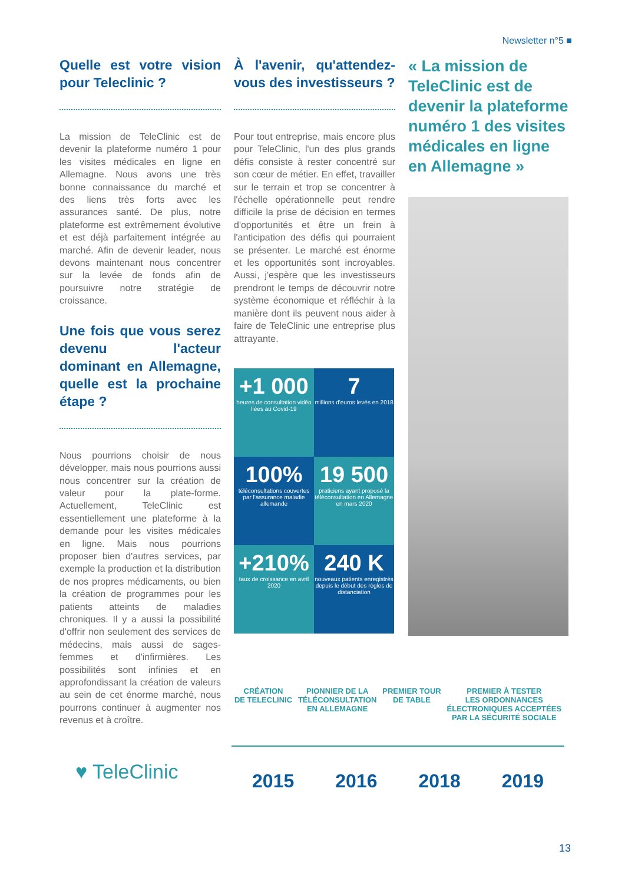Newsletter n°5 ■
Quelle est votre vision pour Teleclinic ?
La mission de TeleClinic est de devenir la plateforme numéro 1 pour les visites médicales en ligne en Allemagne. Nous avons une très bonne connaissance du marché et des liens très forts avec les assurances santé. De plus, notre plateforme est extrêmement évolutive et est déjà parfaitement intégrée au marché. Afin de devenir leader, nous devons maintenant nous concentrer sur la levée de fonds afin de poursuivre notre stratégie de croissance.
Une fois que vous serez devenu l'acteur dominant en Allemagne, quelle est la prochaine étape ?
Nous pourrions choisir de nous développer, mais nous pourrions aussi nous concentrer sur la création de valeur pour la plate-forme. Actuellement, TeleClinic est essentiellement une plateforme à la demande pour les visites médicales en ligne. Mais nous pourrions proposer bien d'autres services, par exemple la production et la distribution de nos propres médicaments, ou bien la création de programmes pour les patients atteints de maladies chroniques. Il y a aussi la possibilité d'offrir non seulement des services de médecins, mais aussi de sages-femmes et d'infirmières. Les possibilités sont infinies et en approfondissant la création de valeurs au sein de cet énorme marché, nous pourrons continuer à augmenter nos revenus et à croître.
À l'avenir, qu'attendez-vous des investisseurs ?
Pour tout entreprise, mais encore plus pour TeleClinic, l'un des plus grands défis consiste à rester concentré sur son cœur de métier. En effet, travailler sur le terrain et trop se concentrer à l'échelle opérationnelle peut rendre difficile la prise de décision en termes d'opportunités et être un frein à l'anticipation des défis qui pourraient se présenter. Le marché est énorme et les opportunités sont incroyables. Aussi, j'espère que les investisseurs prendront le temps de découvrir notre système économique et réfléchir à la manière dont ils peuvent nous aider à faire de TeleClinic une entreprise plus attrayante.
+1 000
heures de consultation vidéo liées au Covid-19
7
millions d'euros levés en 2018
100%
téléconsultations couvertes par l'assurance maladie allemande
19 500
praticiens ayant proposé la téléconsultation en Allemagne en mars 2020
+210%
taux de croissance en avril 2020
240 K
nouveaux patients enregistrés depuis le début des règles de distanciation
« La mission de TeleClinic est de devenir la plateforme numéro 1 des visites médicales en ligne en Allemagne »
CRÉATION
DE TELECLINIC
PIONNIER DE LA
TÉLÉCONSULTATION
EN ALLEMAGNE
PREMIER TOUR
DE TABLE
PREMIER À TESTER
LES ORDONNANCES
ÉLECTRONIQUES ACCEPTÉES
PAR LA SÉCURITÉ SOCIALE
2015 2016 2018 2019
♥ TeleClinic
13